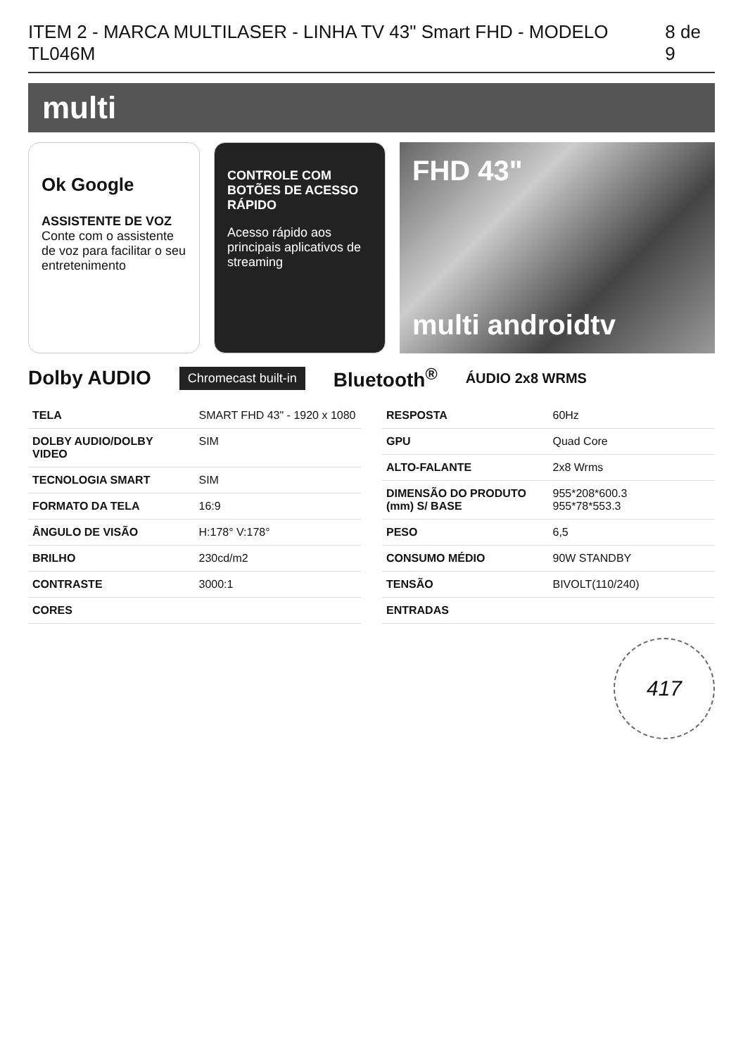ITEM 2 - MARCA MULTILASER - LINHA TV 43" Smart FHD - MODELO TL046M 8 de 9
multi
Ok Google
ASSISTENTE DE VOZ
Conte com o assistente de voz para facilitar o seu entretenimento
CONTROLE COM BOTÕES DE ACESSO RÁPIDO
Acesso rápido aos principais aplicativos de streaming
FHD 43"
multi androidtv
Dolby AUDIO Chromecast built-in Bluetooth<sup>®</sup> ÁUDIO 2x8 WRMS
| TELA | SMART FHD 43" - 1920 x 1080 |
| DOLBY AUDIO/DOLBY VIDEO | SIM |
| TECNOLOGIA SMART | SIM |
| FORMATO DA TELA | 16:9 |
| ÂNGULO DE VISÃO | H:178° V:178° |
| BRILHO | 230cd/m2 |
| CONTRASTE | 3000:1 |
| CORES | |
| RESPOSTA | 60Hz |
| GPU | Quad Core |
| ALTO-FALANTE | 2x8 Wrms |
| DIMENSÃO DO PRODUTO (mm) S/ BASE | 955*208*600.3 955*78*553.3 |
| PESO | 6,5 |
| CONSUMO MÉDIO | 90W STANDBY |
| TENSÃO | BIVOLT(110/240) |
| ENTRADAS | |
417